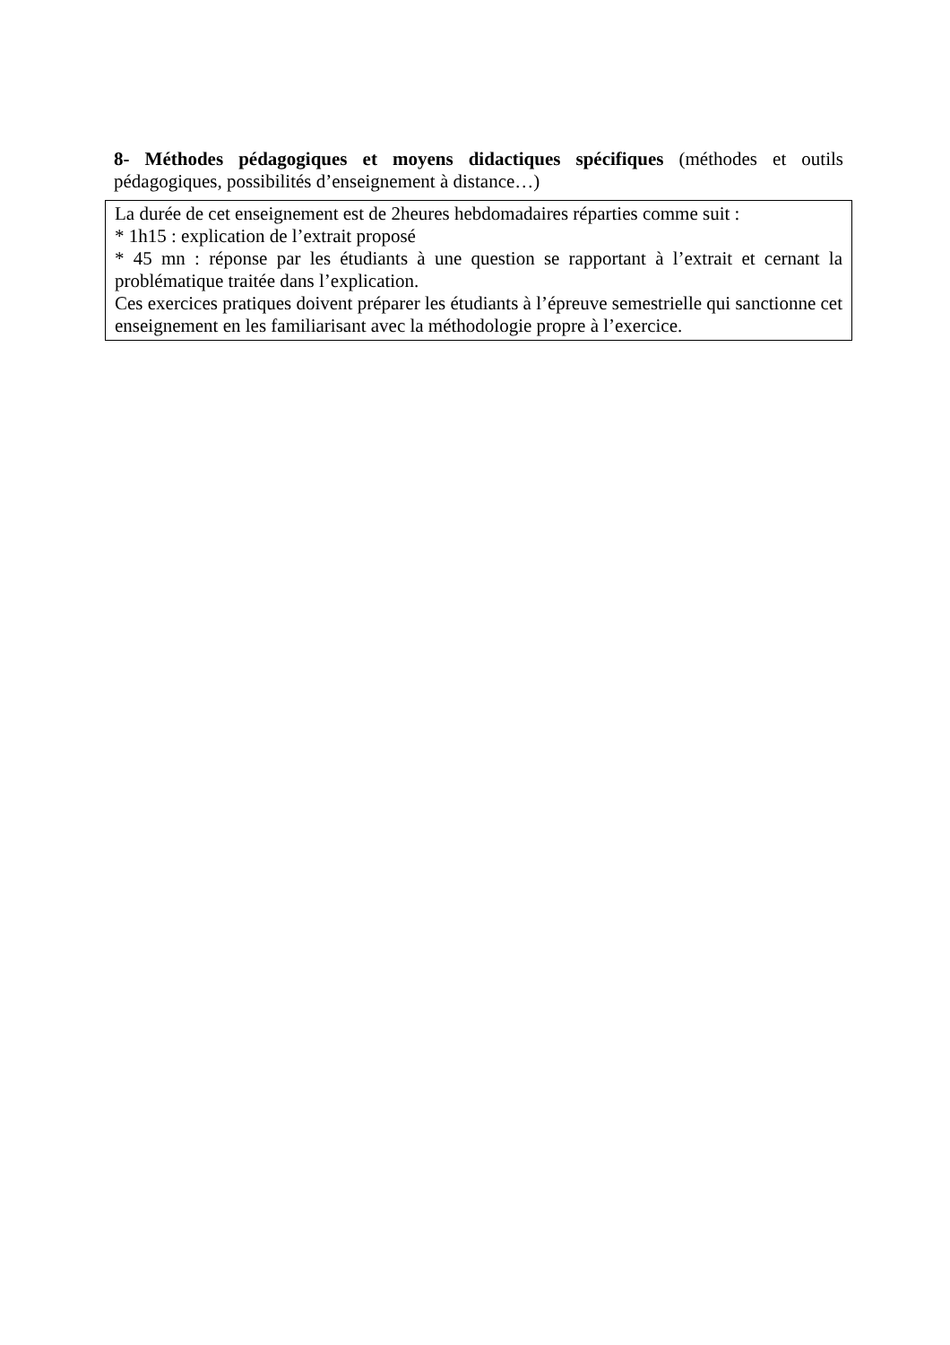8- Méthodes pédagogiques et moyens didactiques spécifiques (méthodes et outils pédagogiques, possibilités d’enseignement à distance…)
La durée de cet enseignement est de 2heures hebdomadaires réparties comme suit :
* 1h15 : explication de l’extrait proposé
* 45 mn : réponse par les étudiants à une question se rapportant à l’extrait et cernant la problématique traitée dans l’explication.
Ces exercices pratiques doivent préparer les étudiants à l’épreuve semestrielle qui sanctionne cet enseignement en les familiarisant avec la méthodologie propre à l’exercice.